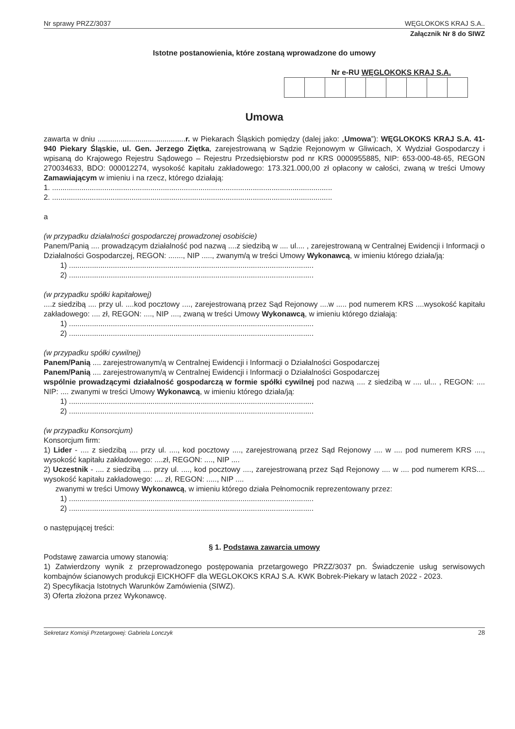Nr sprawy PRZZ/3037 WĘGLOKOKS KRAJ S.A..
Załącznik Nr 8 do SIWZ
Istotne postanowienia, które zostaną wprowadzone do umowy
Nr e-RU WĘGLOKOKS KRAJ S.A.
Umowa
zawarta w dniu ..........................................r. w Piekarach Śląskich pomiędzy (dalej jako: „Umowa”): WĘGLOKOKS KRAJ S.A. 41-940 Piekary Śląskie, ul. Gen. Jerzego Ziętka, zarejestrowaną w Sądzie Rejonowym w Gliwicach, X Wydział Gospodarczy i wpisaną do Krajowego Rejestru Sądowego – Rejestru Przedsiębiorstw pod nr KRS 0000955885, NIP: 653-000-48-65, REGON 270034633, BDO: 000012274, wysokość kapitału zakładowego: 173.321.000,00 zł opłacony w całości, zwaną w treści Umowy Zamawiającym w imieniu i na rzecz, którego działają:
1. ......................................................................................................................................
2. ......................................................................................................................................
a
(w przypadku działalności gospodarczej prowadzonej osobiście)
Panem/Panią .... prowadzącym działalność pod nazwą ....z siedzibą w .... ul.... , zarejestrowaną w Centralnej Ewidencji i Informacji o Działalności Gospodarczej, REGON: ......., NIP ....., zwanym/ą w treści Umowy Wykonawcą, w imieniu którego działa/ją:
1) .....................................................................................................................
2) .....................................................................................................................
(w przypadku spółki kapitałowej)
....z siedzibą .... przy ul. ....kod pocztowy ...., zarejestrowaną przez Sąd Rejonowy ....w ..... pod numerem KRS ....wysokość kapitału zakładowego: .... zł, REGON: ...., NIP ...., zwaną w treści Umowy Wykonawcą, w imieniu którego działają:
1) .....................................................................................................................
2) .....................................................................................................................
(w przypadku spółki cywilnej)
Panem/Panią .... zarejestrowanym/ą w Centralnej Ewidencji i Informacji o Działalności Gospodarczej
Panem/Panią .... zarejestrowanym/ą w Centralnej Ewidencji i Informacji o Działalności Gospodarczej
wspólnie prowadzącymi działalność gospodarczą w formie spółki cywilnej pod nazwą .... z siedzibą w .... ul... , REGON: .... NIP: .... zwanymi w treści Umowy Wykonawcą, w imieniu którego działa/ją:
1) .....................................................................................................................
2) .....................................................................................................................
(w przypadku Konsorcjum)
Konsorcjum firm:
1) Lider - .... z siedzibą .... przy ul. ...., kod pocztowy ...., zarejestrowaną przez Sąd Rejonowy .... w .... pod numerem KRS ...., wysokość kapitału zakładowego: ....zł, REGON: ...., NIP ....
2) Uczestnik - .... z siedzibą .... przy ul. ...., kod pocztowy ...., zarejestrowaną przez Sąd Rejonowy .... w .... pod numerem KRS.... wysokość kapitału zakładowego: .... zł, REGON: ....., NIP ....
zwanymi w treści Umowy Wykonawcą, w imieniu którego działa Pełnomocnik reprezentowany przez:
1) .....................................................................................................................
2) .....................................................................................................................
o następującej treści:
§ 1. Podstawa zawarcia umowy
Podstawę zawarcia umowy stanowią:
1) Zatwierdzony wynik z przeprowadzonego postępowania przetargowego PRZZ/3037 pn. Świadczenie usług serwisowych kombajnów ścianowych produkcji EICKHOFF dla WEGLOKOKS KRAJ S.A. KWK Bobrek-Piekary w latach 2022 - 2023.
2) Specyfikacja Istotnych Warunków Zamówienia (SIWZ).
3) Oferta złożona przez Wykonawcę.
Sekretarz Komisji Przetargowej: Gabriela Lonczyk 28